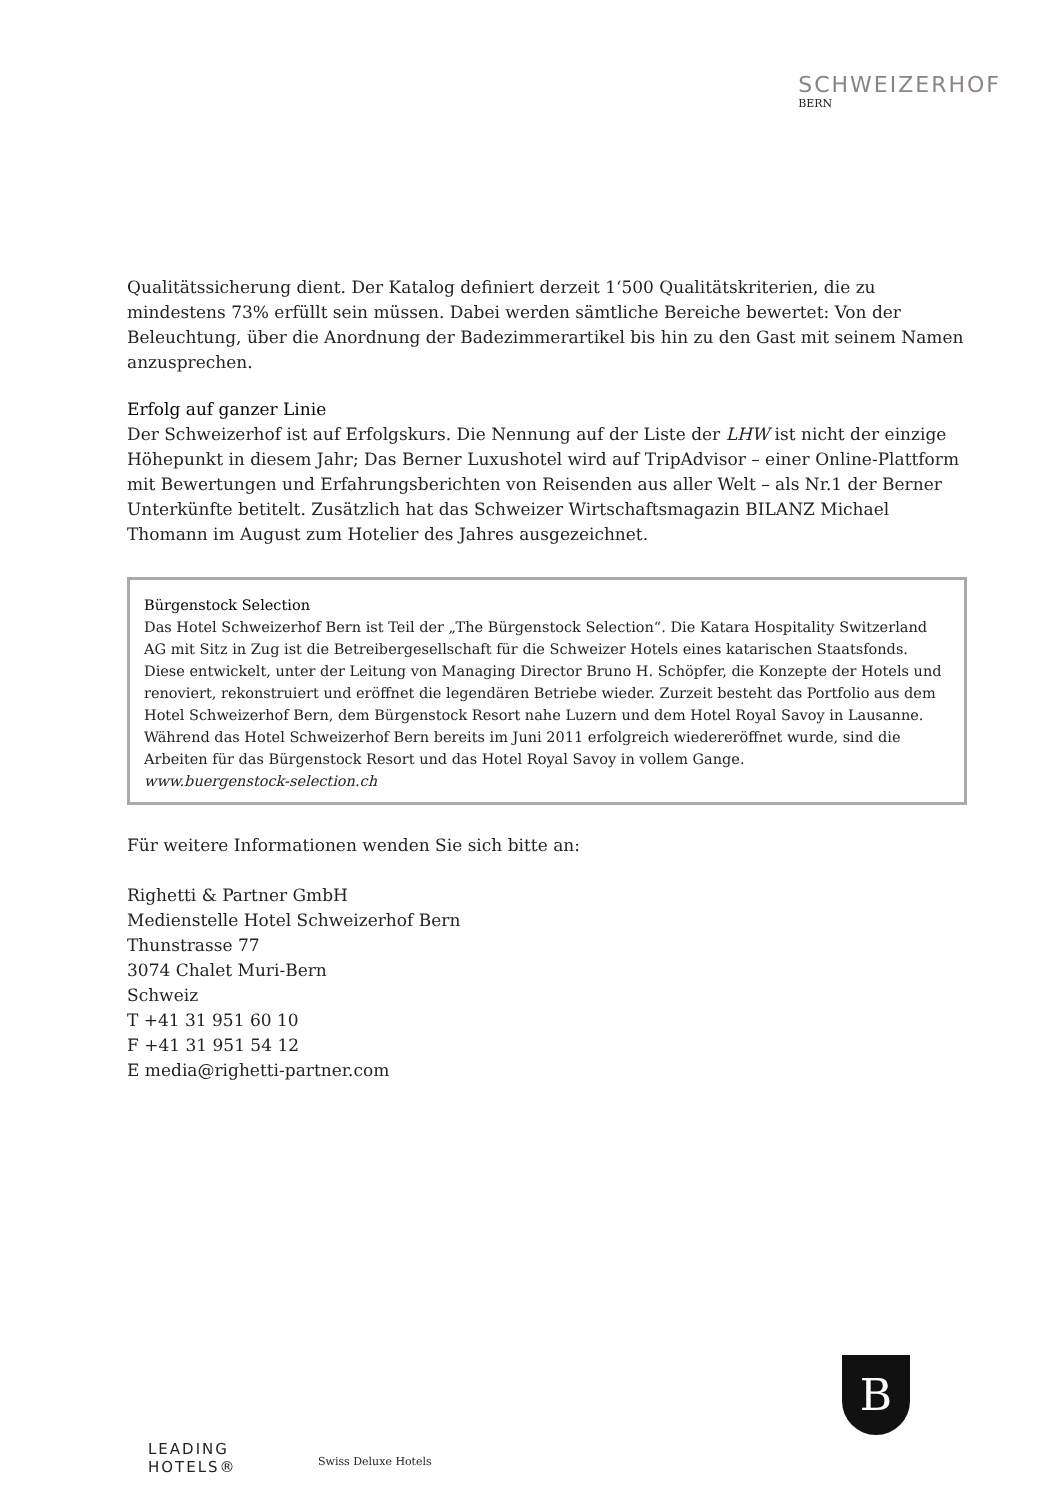SCHWEIZERHOF
BERN
Qualitätssicherung dient. Der Katalog definiert derzeit 1‘500 Qualitätskriterien, die zu mindestens 73% erfüllt sein müssen. Dabei werden sämtliche Bereiche bewertet: Von der Beleuchtung, über die Anordnung der Badezimmerartikel bis hin zu den Gast mit seinem Namen anzusprechen.
Erfolg auf ganzer Linie
Der Schweizerhof ist auf Erfolgskurs. Die Nennung auf der Liste der LHW ist nicht der einzige Höhepunkt in diesem Jahr; Das Berner Luxushotel wird auf TripAdvisor – einer Online-Plattform mit Bewertungen und Erfahrungsberichten von Reisenden aus aller Welt – als Nr.1 der Berner Unterkünfte betitelt. Zusätzlich hat das Schweizer Wirtschaftsmagazin BILANZ Michael Thomann im August zum Hotelier des Jahres ausgezeichnet.
Bürgenstock Selection
Das Hotel Schweizerhof Bern ist Teil der „The Bürgenstock Selection“. Die Katara Hospitality Switzerland AG mit Sitz in Zug ist die Betreibergesellschaft für die Schweizer Hotels eines katarischen Staatsfonds. Diese entwickelt, unter der Leitung von Managing Director Bruno H. Schöpfer, die Konzepte der Hotels und renoviert, rekonstruiert und eröffnet die legendären Betriebe wieder. Zurzeit besteht das Portfolio aus dem Hotel Schweizerhof Bern, dem Bürgenstock Resort nahe Luzern und dem Hotel Royal Savoy in Lausanne. Während das Hotel Schweizerhof Bern bereits im Juni 2011 erfolgreich wiedereröffnet wurde, sind die Arbeiten für das Bürgenstock Resort und das Hotel Royal Savoy in vollem Gange.
www.buergenstock-selection.ch
Für weitere Informationen wenden Sie sich bitte an:
Righetti & Partner GmbH
Medienstelle Hotel Schweizerhof Bern
Thunstrasse 77
3074 Chalet Muri-Bern
Schweiz
T +41 31 951 60 10
F +41 31 951 54 12
E media@righetti-partner.com
LEADING
HOTELS®
Swiss Deluxe Hotels
B